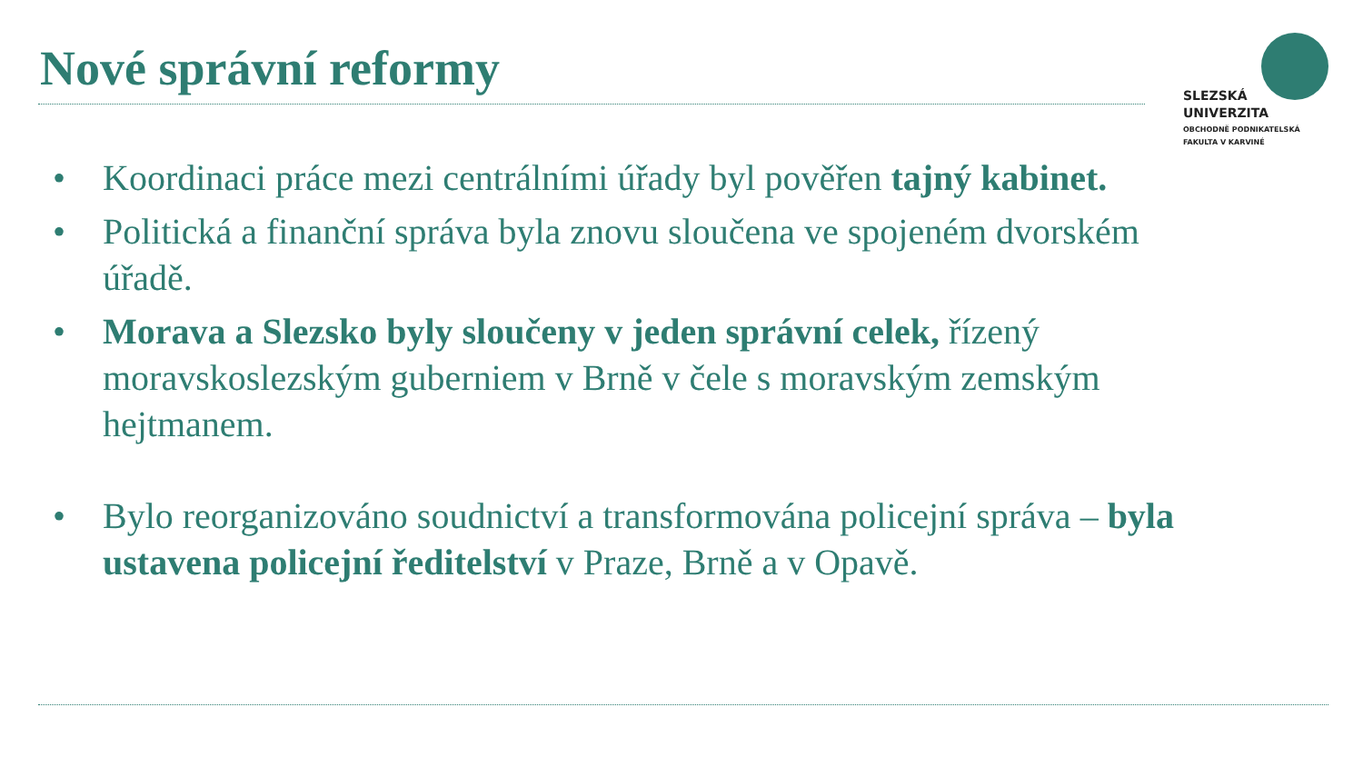Nové správní reformy
SLEZSKÁ
UNIVERZITA
OBCHODNĚ PODNIKATELSKÁ
FAKULTA V KARVINÉ
• Koordinaci práce mezi centrálními úřady byl pověřen tajný kabinet.
• Politická a finanční správa byla znovu sloučena ve spojeném dvorském úřadě.
• Morava a Slezsko byly sloučeny v jeden správní celek, řízený moravskoslezským guberniem v Brně v čele s moravským zemským hejtmanem.
• Bylo reorganizováno soudnictví a transformována policejní správa – byla ustavena policejní ředitelství v Praze, Brně a v Opavě.